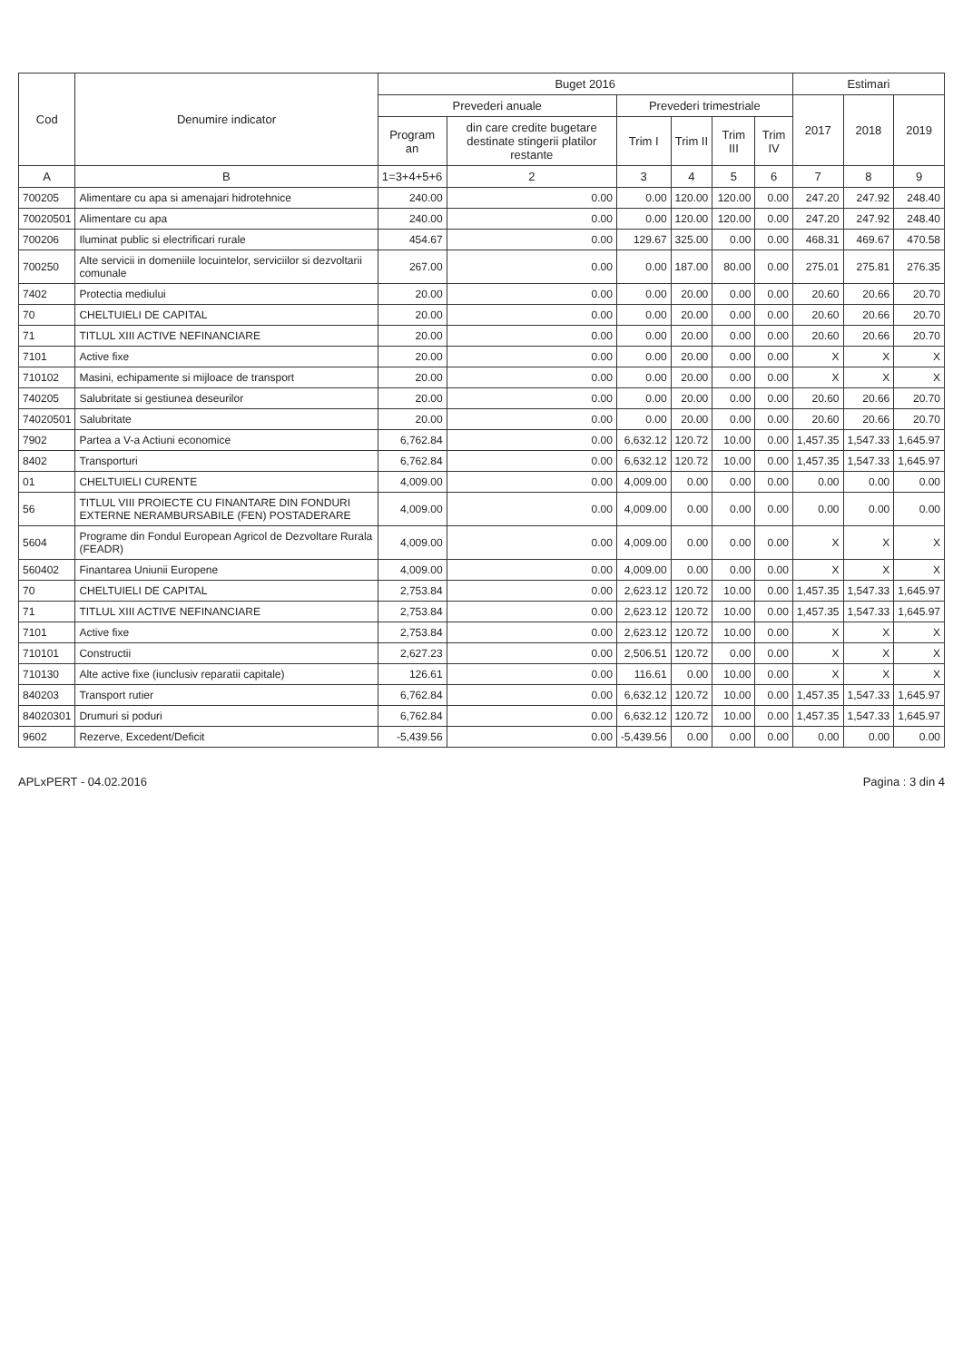| Cod | Denumire indicator | Buget 2016 | | | | | | Estimari | | |
| --- | --- | --- | --- | --- | --- | --- | --- | --- | --- | --- |
| | | Prevederi anuale | | Prevederi trimestriale | | | | 2017 | 2018 | 2019 |
| | | Program an | din care credite bugetare destinate stingerii platilor restante | Trim I | Trim II | Trim III | Trim IV | | | |
| A | B | 1=3+4+5+6 | 2 | 3 | 4 | 5 | 6 | 7 | 8 | 9 |
| 700205 | Alimentare cu apa si amenajari hidrotehnice | 240.00 | 0.00 | 0.00 | 120.00 | 120.00 | 0.00 | 247.20 | 247.92 | 248.40 |
| 70020501 | Alimentare cu apa | 240.00 | 0.00 | 0.00 | 120.00 | 120.00 | 0.00 | 247.20 | 247.92 | 248.40 |
| 700206 | Iluminat public si electrificari rurale | 454.67 | 0.00 | 129.67 | 325.00 | 0.00 | 0.00 | 468.31 | 469.67 | 470.58 |
| 700250 | Alte servicii in domeniile locuintelor, serviciilor si dezvoltarii comunale | 267.00 | 0.00 | 0.00 | 187.00 | 80.00 | 0.00 | 275.01 | 275.81 | 276.35 |
| 7402 | Protectia mediului | 20.00 | 0.00 | 0.00 | 20.00 | 0.00 | 0.00 | 20.60 | 20.66 | 20.70 |
| 70 | CHELTUIELI DE CAPITAL | 20.00 | 0.00 | 0.00 | 20.00 | 0.00 | 0.00 | 20.60 | 20.66 | 20.70 |
| 71 | TITLUL XIII ACTIVE NEFINANCIARE | 20.00 | 0.00 | 0.00 | 20.00 | 0.00 | 0.00 | 20.60 | 20.66 | 20.70 |
| 7101 | Active fixe | 20.00 | 0.00 | 0.00 | 20.00 | 0.00 | 0.00 | X | X | X |
| 710102 | Masini, echipamente si mijloace de transport | 20.00 | 0.00 | 0.00 | 20.00 | 0.00 | 0.00 | X | X | X |
| 740205 | Salubritate si gestiunea deseurilor | 20.00 | 0.00 | 0.00 | 20.00 | 0.00 | 0.00 | 20.60 | 20.66 | 20.70 |
| 74020501 | Salubritate | 20.00 | 0.00 | 0.00 | 20.00 | 0.00 | 0.00 | 20.60 | 20.66 | 20.70 |
| 7902 | Partea a V-a Actiuni economice | 6,762.84 | 0.00 | 6,632.12 | 120.72 | 10.00 | 0.00 | 1,457.35 | 1,547.33 | 1,645.97 |
| 8402 | Transporturi | 6,762.84 | 0.00 | 6,632.12 | 120.72 | 10.00 | 0.00 | 1,457.35 | 1,547.33 | 1,645.97 |
| 01 | CHELTUIELI CURENTE | 4,009.00 | 0.00 | 4,009.00 | 0.00 | 0.00 | 0.00 | 0.00 | 0.00 | 0.00 |
| 56 | TITLUL VIII PROIECTE CU FINANTARE DIN FONDURI EXTERNE NERAMBURSABILE (FEN) POSTADERARE | 4,009.00 | 0.00 | 4,009.00 | 0.00 | 0.00 | 0.00 | 0.00 | 0.00 | 0.00 |
| 5604 | Programe din Fondul European Agricol de Dezvoltare Rurala (FEADR) | 4,009.00 | 0.00 | 4,009.00 | 0.00 | 0.00 | 0.00 | X | X | X |
| 560402 | Finantarea Uniunii Europene | 4,009.00 | 0.00 | 4,009.00 | 0.00 | 0.00 | 0.00 | X | X | X |
| 70 | CHELTUIELI DE CAPITAL | 2,753.84 | 0.00 | 2,623.12 | 120.72 | 10.00 | 0.00 | 1,457.35 | 1,547.33 | 1,645.97 |
| 71 | TITLUL XIII ACTIVE NEFINANCIARE | 2,753.84 | 0.00 | 2,623.12 | 120.72 | 10.00 | 0.00 | 1,457.35 | 1,547.33 | 1,645.97 |
| 7101 | Active fixe | 2,753.84 | 0.00 | 2,623.12 | 120.72 | 10.00 | 0.00 | X | X | X |
| 710101 | Constructii | 2,627.23 | 0.00 | 2,506.51 | 120.72 | 0.00 | 0.00 | X | X | X |
| 710130 | Alte active fixe (iunclusiv reparatii capitale) | 126.61 | 0.00 | 116.61 | 0.00 | 10.00 | 0.00 | X | X | X |
| 840203 | Transport rutier | 6,762.84 | 0.00 | 6,632.12 | 120.72 | 10.00 | 0.00 | 1,457.35 | 1,547.33 | 1,645.97 |
| 84020301 | Drumuri si poduri | 6,762.84 | 0.00 | 6,632.12 | 120.72 | 10.00 | 0.00 | 1,457.35 | 1,547.33 | 1,645.97 |
| 9602 | Rezerve, Excedent/Deficit | -5,439.56 | 0.00 | -5,439.56 | 0.00 | 0.00 | 0.00 | 0.00 | 0.00 | 0.00 |
APLxPERT - 04.02.2016 Pagina : 3 din 4